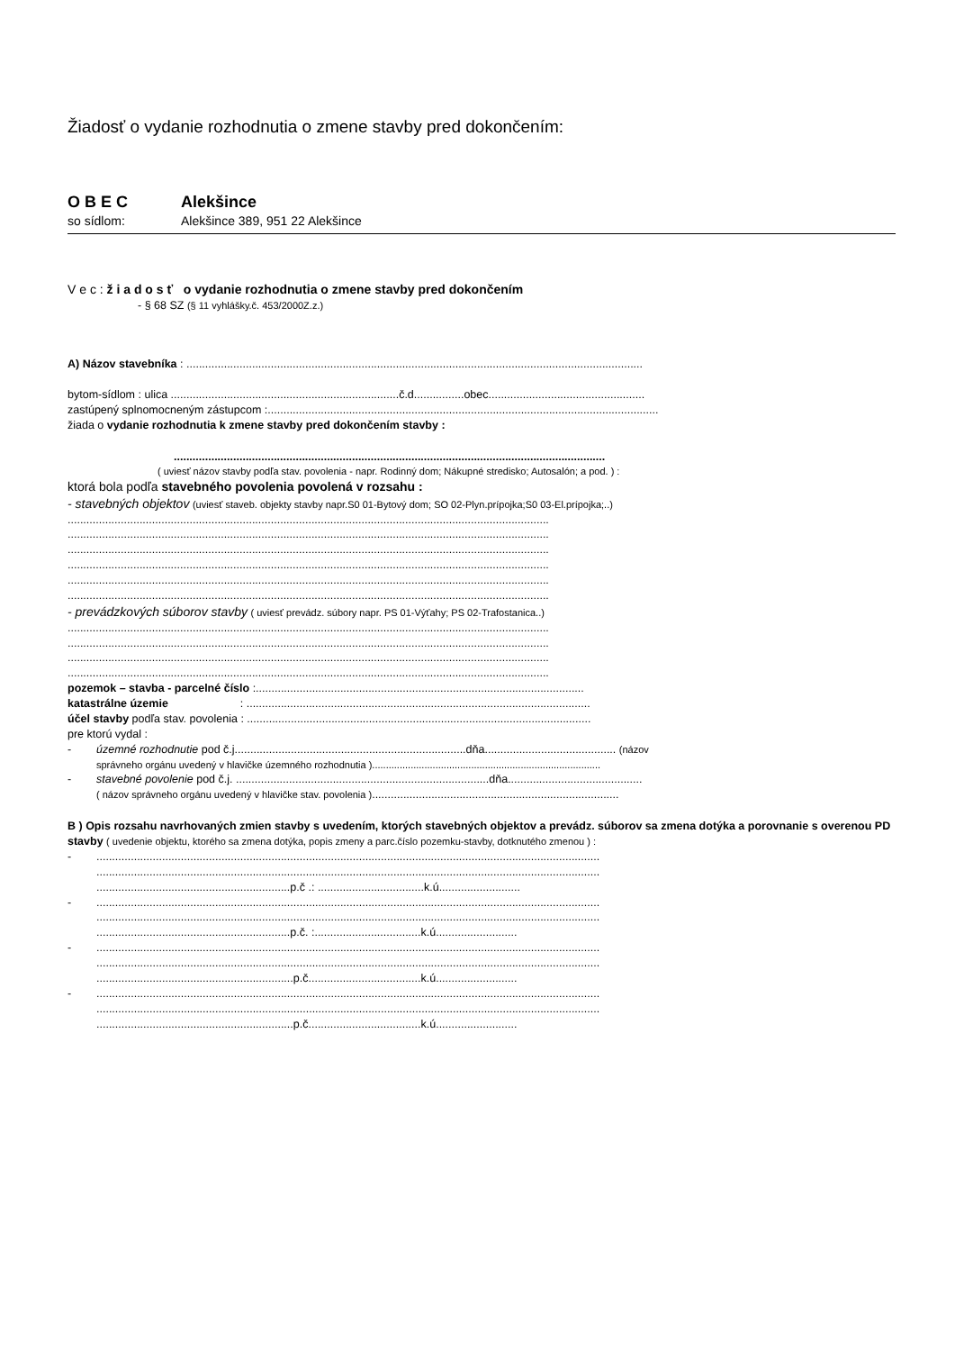Žiadosť o vydanie rozhodnutia o zmene stavby pred dokončením:
O B E C Alekšince
so sídlom: Alekšince 389, 951 22 Alekšince
V e c : ž i a d o s ť o vydanie rozhodnutia o zmene stavby pred dokončením
- § 68 SZ (§ 11 vyhlášky.č. 453/2000Z.z.)
A) Názov stavebníka : ..................................................................................................................................................
bytom-sídlom : ulica .........................................................................č.d................obec..................................................
zastúpený splnomocneným zástupcom :.............................................................................................................................
žiada o vydanie rozhodnutia k zmene stavby pred dokončením stavby :
..........................................................................................................................................
( uviesť názov stavby podľa stav. povolenia - napr. Rodinný dom; Nákupné stredisko; Autosalón; a pod. ) :
ktorá bola podľa stavebného povolenia povolená v rozsahu :
- stavebných objektov (uviesť staveb. objekty stavby napr.S0 01-Bytový dom; SO 02-Plyn.prípojka;S0 03-El.prípojka;..)
..........................................................................................................................................................
..........................................................................................................................................................
..........................................................................................................................................................
..........................................................................................................................................................
..........................................................................................................................................................
..........................................................................................................................................................
- prevádzkových súborov stavby ( uviesť prevádz. súbory napr. PS 01-Výťahy; PS 02-Trafostanica..)
..........................................................................................................................................................
..........................................................................................................................................................
..........................................................................................................................................................
..........................................................................................................................................................
pozemok – stavba - parcelné číslo :.........................................................................................................
katastrálne územie : ..............................................................................................................
účel stavby podľa stav. povolenia : ..............................................................................................................
pre ktorú vydal :
- územné rozhodnutie pod č.j..........................................................................dňa.......................................... (názov
správneho orgánu uvedený v hlavičke územného rozhodnutia )...................................................................................
- stavebné povolenie pod č.j. .................................................................................dňa...........................................
( názov správneho orgánu uvedený v hlavičke stav. povolenia )...............................................................................
B ) Opis rozsahu navrhovaných zmien stavby s uvedením, ktorých stavebných objektov a prevádz. súborov sa zmena dotýka a porovnanie s overenou PD stavby ( uvedenie objektu, ktorého sa zmena dotýka, popis zmeny a parc.číslo pozemku-stavby, dotknutého zmenou ) :
-.................................................................................................................................................................
.................................................................................................................................................................
..............................................................p.č .: ..................................k.ú..........................
-.................................................................................................................................................................
.................................................................................................................................................................
..............................................................p.č. :..................................k.ú..........................
-.................................................................................................................................................................
.................................................................................................................................................................
...............................................................p.č....................................k.ú..........................
-.................................................................................................................................................................
.................................................................................................................................................................
...............................................................p.č....................................k.ú..........................